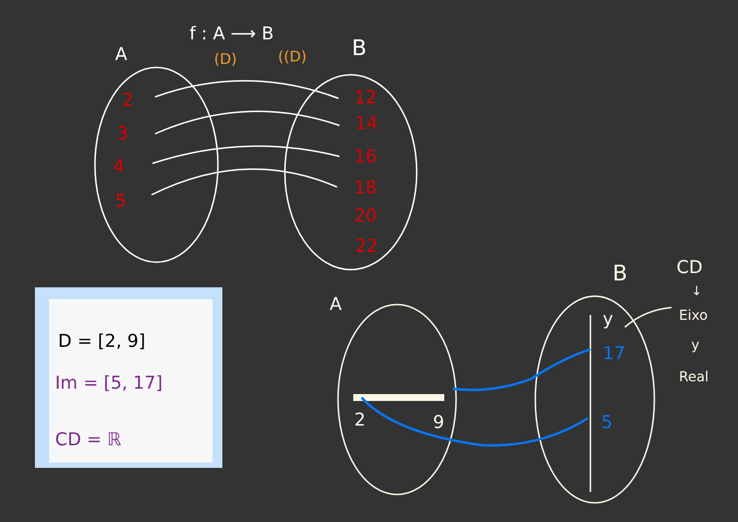A
f : A ⟶ B
(D)
((D)
B
2
3
4
5
12
14
16
18
20
22
A
B
CD
↓
Eixo
y
Real
y
17
5
2
9
D = [2, 9]
Im = [5, 17]
CD = ℝ